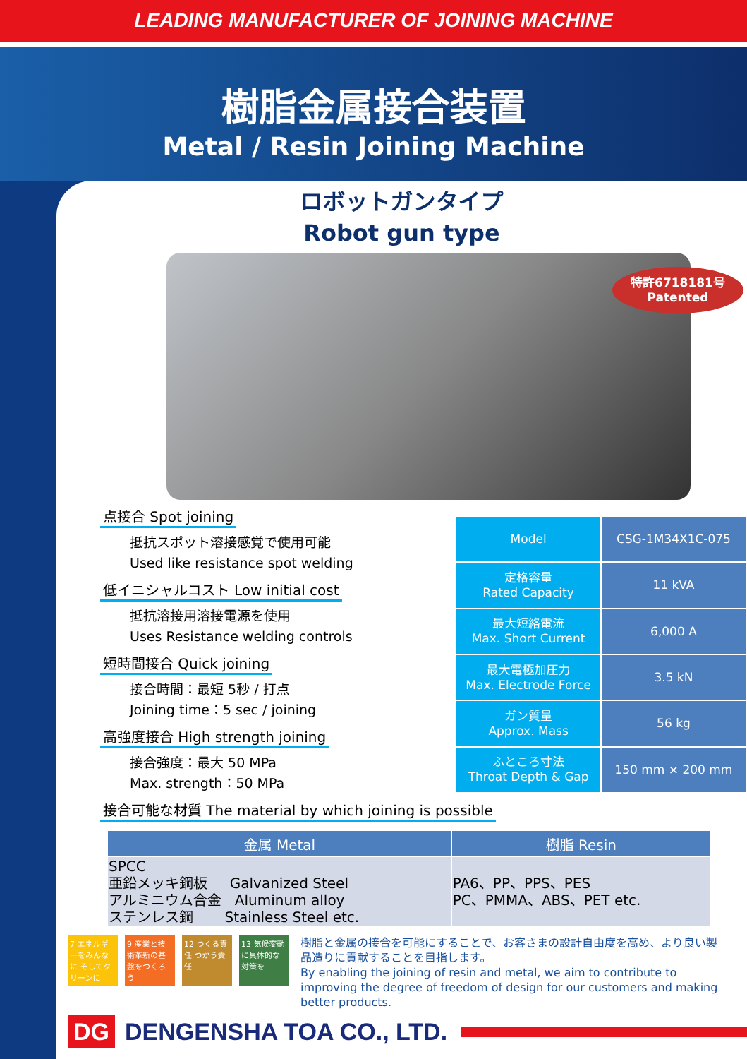LEADING MANUFACTURER OF JOINING MACHINE
樹脂金属接合装置
Metal / Resin Joining Machine
ロボットガンタイプ
Robot gun type
特許6718181号
Patented
点接合 Spot joining
抵抗スポット溶接感覚で使用可能
Used like resistance spot welding
低イニシャルコスト Low initial cost
抵抗溶接用溶接電源を使用
Uses Resistance welding controls
短時間接合 Quick joining
接合時間：最短 5秒 / 打点
Joining time：5 sec / joining
高強度接合 High strength joining
接合強度：最大 50 MPa
Max. strength：50 MPa
| Model | CSG-1M34X1C-075 |
| 定格容量 Rated Capacity | 11 kVA |
| 最大短絡電流 Max. Short Current | 6,000 A |
| 最大電極加圧力 Max. Electrode Force | 3.5 kN |
| ガン質量 Approx. Mass | 56 kg |
| ふところ寸法 Throat Depth & Gap | 150 mm × 200 mm |
接合可能な材質 The material by which joining is possible
| 金属 Metal | 樹脂 Resin |
| --- | --- |
| SPCC 亜鉛メッキ鋼板 Galvanized Steel アルミニウム合金 Aluminum alloy ステンレス鋼 Stainless Steel etc. | PA6、PP、PPS、PES PC、PMMA、ABS、PET etc. |
7 エネルギーをみんなに そしてクリーンに
9 産業と技術革新の基盤をつくろう
12 つくる責任 つかう責任
13 気候変動に具体的な対策を
樹脂と金属の接合を可能にすることで、お客さまの設計自由度を高め、より良い製品造りに貢献することを目指します。
By enabling the joining of resin and metal, we aim to contribute to improving the degree of freedom of design for our customers and making better products.
DG DENGENSHA TOA CO., LTD.